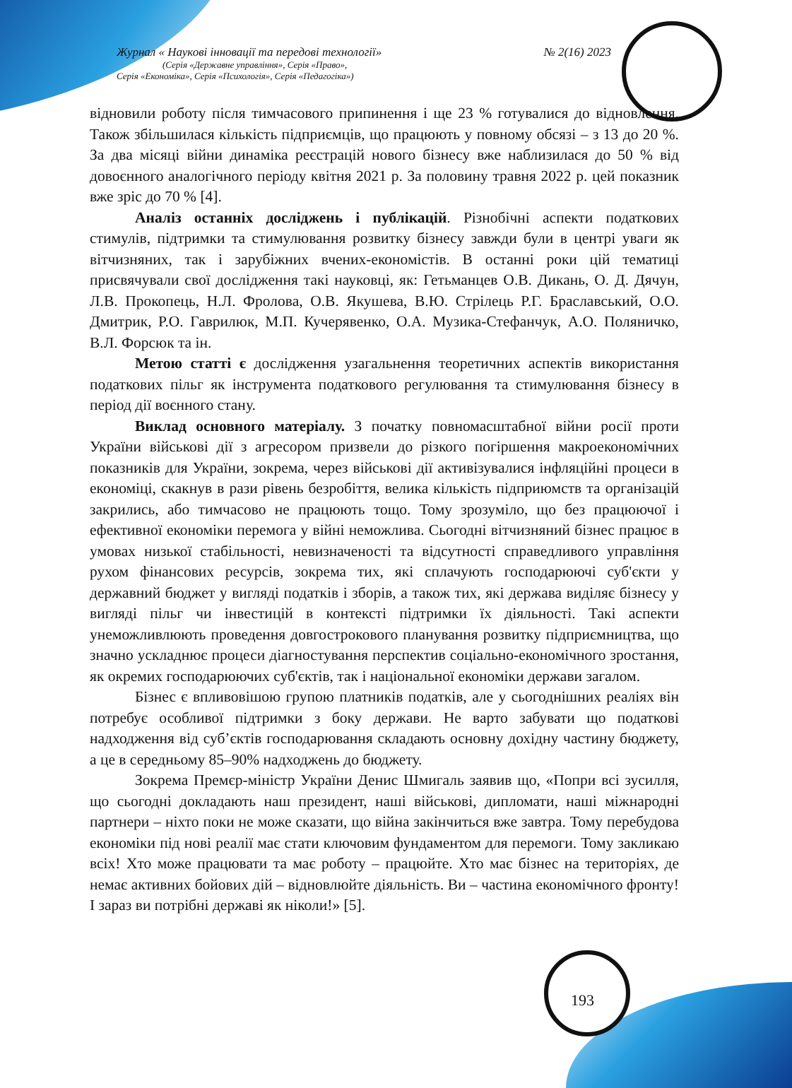Журнал « Наукові інновації та передові технології» № 2(16) 2023
(Серія «Державне управління», Серія «Право»,
Серія «Економіка», Серія «Психологія», Серія «Педагогіка»)
відновили роботу після тимчасового припинення і ще 23 % готувалися до відновлення. Також збільшилася кількість підприємців, що працюють у повному обсязі – з 13 до 20 %. За два місяці війни динаміка реєстрацій нового бізнесу вже наблизилася до 50 % від довоєнного аналогічного періоду квітня 2021 р. За половину травня 2022 р. цей показник вже зріс до 70 % [4].
Аналіз останніх досліджень і публікацій. Різнобічні аспекти податкових стимулів, підтримки та стимулювання розвитку бізнесу завжди були в центрі уваги як вітчизняних, так і зарубіжних вчених-економістів. В останні роки цій тематиці присвячували свої дослідження такі науковці, як: Гетьманцев О.В. Дикань, О. Д. Дячун, Л.В. Прокопець, Н.Л. Фролова, О.В. Якушева, В.Ю. Стрілець Р.Г. Браславський, О.О. Дмитрик, Р.О. Гаврилюк, М.П. Кучерявенко, О.А. Музика-Стефанчук, А.О. Поляничко, В.Л. Форсюк та ін.
Метою статті є дослідження узагальнення теоретичних аспектів використання податкових пільг як інструмента податкового регулювання та стимулювання бізнесу в період дії воєнного стану.
Виклад основного матеріалу. З початку повномасштабної війни росії проти України військові дії з агресором призвели до різкого погіршення макроекономічних показників для України, зокрема, через військові дії активізувалися інфляційні процеси в економіці, скакнув в рази рівень безробіття, велика кількість підприюмств та організацій закрились, або тимчасово не працюють тощо. Тому зрозуміло, що без працюючої і ефективної економіки перемога у війні неможлива. Сьогодні вітчизняний бізнес працює в умовах низької стабільності, невизначеності та відсутності справедливого управління рухом фінансових ресурсів, зокрема тих, які сплачують господарюючі суб'єкти у державний бюджет у вигляді податків і зборів, а також тих, які держава виділяє бізнесу у вигляді пільг чи інвестицій в контексті підтримки їх діяльності. Такі аспекти унеможливлюють проведення довгострокового планування розвитку підприємництва, що значно ускладнює процеси діагностування перспектив соціально-економічного зростання, як окремих господарюючих суб'єктів, так і національної економіки держави загалом.
Бізнес є впливовішою групою платників податків, але у сьогоднішних реаліях він потребує особливої підтримки з боку держави. Не варто забувати що податкові надходження від суб’єктів господарювання складають основну дохідну частину бюджету, а це в середньому 85–90% надходжень до бюджету.
Зокрема Премєр-міністр України Денис Шмигаль заявив що, «Попри всі зусилля, що сьогодні докладають наш президент, наші військові, дипломати, наші міжнародні партнери – ніхто поки не може сказати, що війна закінчиться вже завтра. Тому перебудова економіки під нові реалії має стати ключовим фундаментом для перемоги. Тому закликаю всіх! Хто може працювати та має роботу – працюйте. Хто має бізнес на територіях, де немає активних бойових дій – відновлюйте діяльність. Ви – частина економічного фронту! І зараз ви потрібні державі як ніколи!» [5].
193